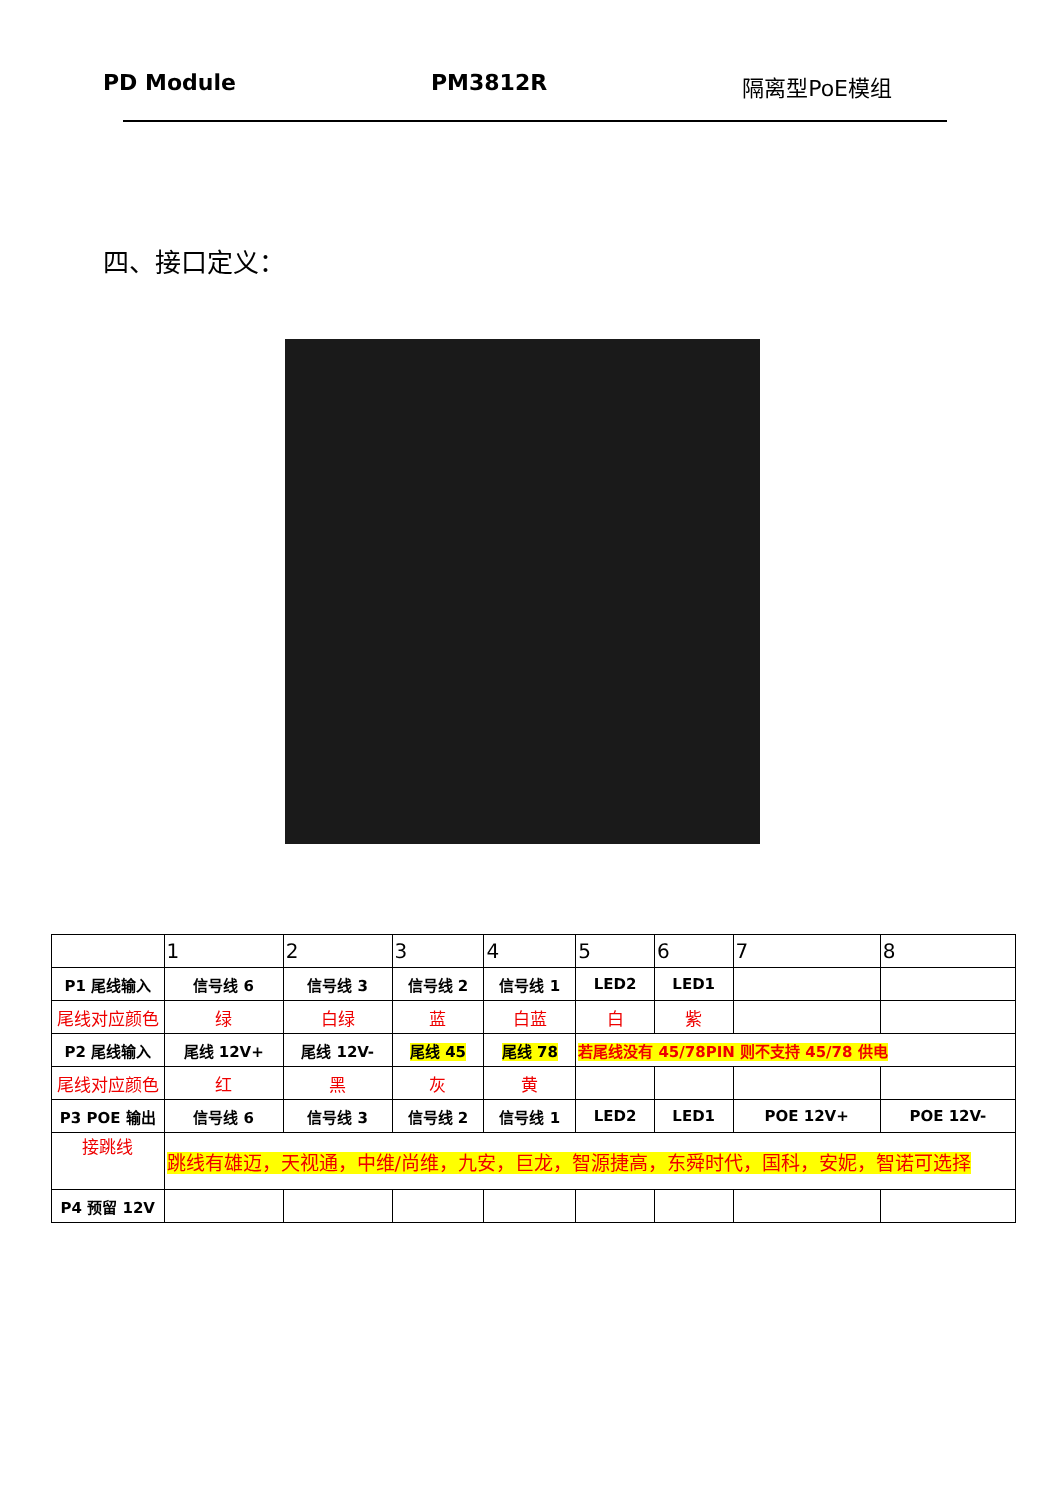PD Module PM3812R 隔离型PoE模组
四、接口定义：
| | 1 | 2 | 3 | 4 | 5 | 6 | 7 | 8 |
| P1 尾线输入 | 信号线 6 | 信号线 3 | 信号线 2 | 信号线 1 | LED2 | LED1 | | |
| 尾线对应颜色 | 绿 | 白绿 | 蓝 | 白蓝 | 白 | 紫 | | |
| P2 尾线输入 | 尾线 12V+ | 尾线 12V- | 尾线 45 | 尾线 78 | 若尾线没有 45/78PIN 则不支持 45/78 供电 | | | |
| 尾线对应颜色 | 红 | 黑 | 灰 | 黄 | | | | |
| P3 POE 输出 | 信号线 6 | 信号线 3 | 信号线 2 | 信号线 1 | LED2 | LED1 | POE 12V+ | POE 12V- |
| 接跳线 | 跳线有雄迈，天视通，中维/尚维，九安，巨龙，智源捷高，东舜时代，国科，安妮，智诺可选择 | | | | | | | |
| P4 预留 12V | | | | | | | | |